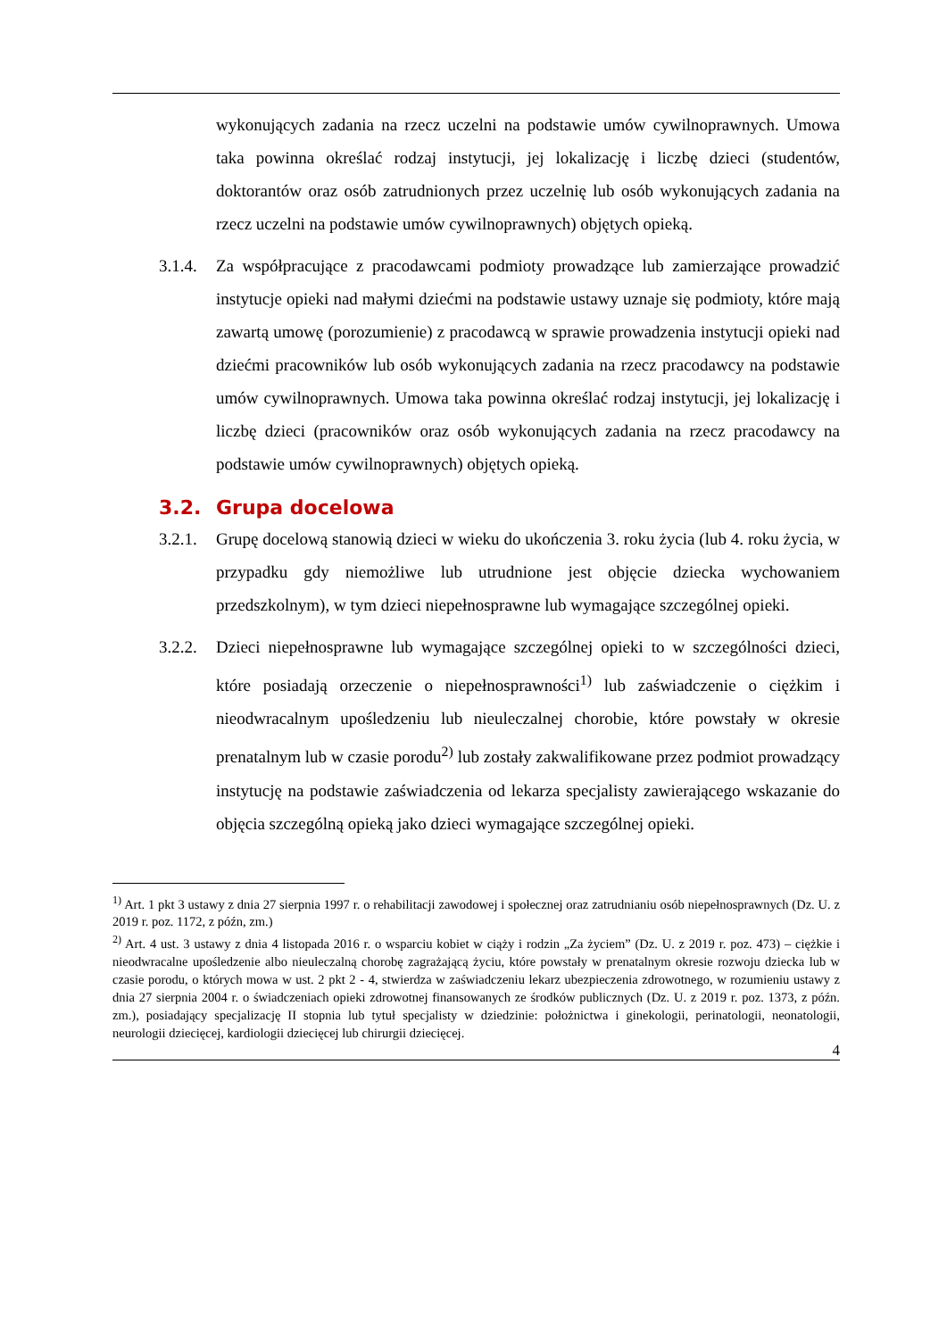wykonujących zadania na rzecz uczelni na podstawie umów cywilnoprawnych. Umowa taka powinna określać rodzaj instytucji, jej lokalizację i liczbę dzieci (studentów, doktorantów oraz osób zatrudnionych przez uczelnię lub osób wykonujących zadania na rzecz uczelni na podstawie umów cywilnoprawnych) objętych opieką.
3.1.4.
Za współpracujące z pracodawcami podmioty prowadzące lub zamierzające prowadzić instytucje opieki nad małymi dziećmi na podstawie ustawy uznaje się podmioty, które mają zawartą umowę (porozumienie) z pracodawcą w sprawie prowadzenia instytucji opieki nad dziećmi pracowników lub osób wykonujących zadania na rzecz pracodawcy na podstawie umów cywilnoprawnych. Umowa taka powinna określać rodzaj instytucji, jej lokalizację i liczbę dzieci (pracowników oraz osób wykonujących zadania na rzecz pracodawcy na podstawie umów cywilnoprawnych) objętych opieką.
3.2. Grupa docelowa
3.2.1.
Grupę docelową stanowią dzieci w wieku do ukończenia 3. roku życia (lub 4. roku życia, w przypadku gdy niemożliwe lub utrudnione jest objęcie dziecka wychowaniem przedszkolnym), w tym dzieci niepełnosprawne lub wymagające szczególnej opieki.
3.2.2.
Dzieci niepełnosprawne lub wymagające szczególnej opieki to w szczególności dzieci, które posiadają orzeczenie o niepełnosprawności<sup>1)</sup> lub zaświadczenie o ciężkim i nieodwracalnym upośledzeniu lub nieuleczalnej chorobie, które powstały w okresie prenatalnym lub w czasie porodu<sup>2)</sup> lub zostały zakwalifikowane przez podmiot prowadzący instytucję na podstawie zaświadczenia od lekarza specjalisty zawierającego wskazanie do objęcia szczególną opieką jako dzieci wymagające szczególnej opieki.
<sup>1)</sup> Art. 1 pkt 3 ustawy z dnia 27 sierpnia 1997 r. o rehabilitacji zawodowej i społecznej oraz zatrudnianiu osób niepełnosprawnych (Dz. U. z 2019 r. poz. 1172, z późn, zm.)
<sup>2)</sup> Art. 4 ust. 3 ustawy z dnia 4 listopada 2016 r. o wsparciu kobiet w ciąży i rodzin „Za życiem” (Dz. U. z 2019 r. poz. 473) – ciężkie i nieodwracalne upośledzenie albo nieuleczalną chorobę zagrażającą życiu, które powstały w prenatalnym okresie rozwoju dziecka lub w czasie porodu, o których mowa w ust. 2 pkt 2 - 4, stwierdza w zaświadczeniu lekarz ubezpieczenia zdrowotnego, w rozumieniu ustawy z dnia 27 sierpnia 2004 r. o świadczeniach opieki zdrowotnej finansowanych ze środków publicznych (Dz. U. z 2019 r. poz. 1373, z późn. zm.), posiadający specjalizację II stopnia lub tytuł specjalisty w dziedzinie: położnictwa i ginekologii, perinatologii, neonatologii, neurologii dziecięcej, kardiologii dziecięcej lub chirurgii dziecięcej.
4